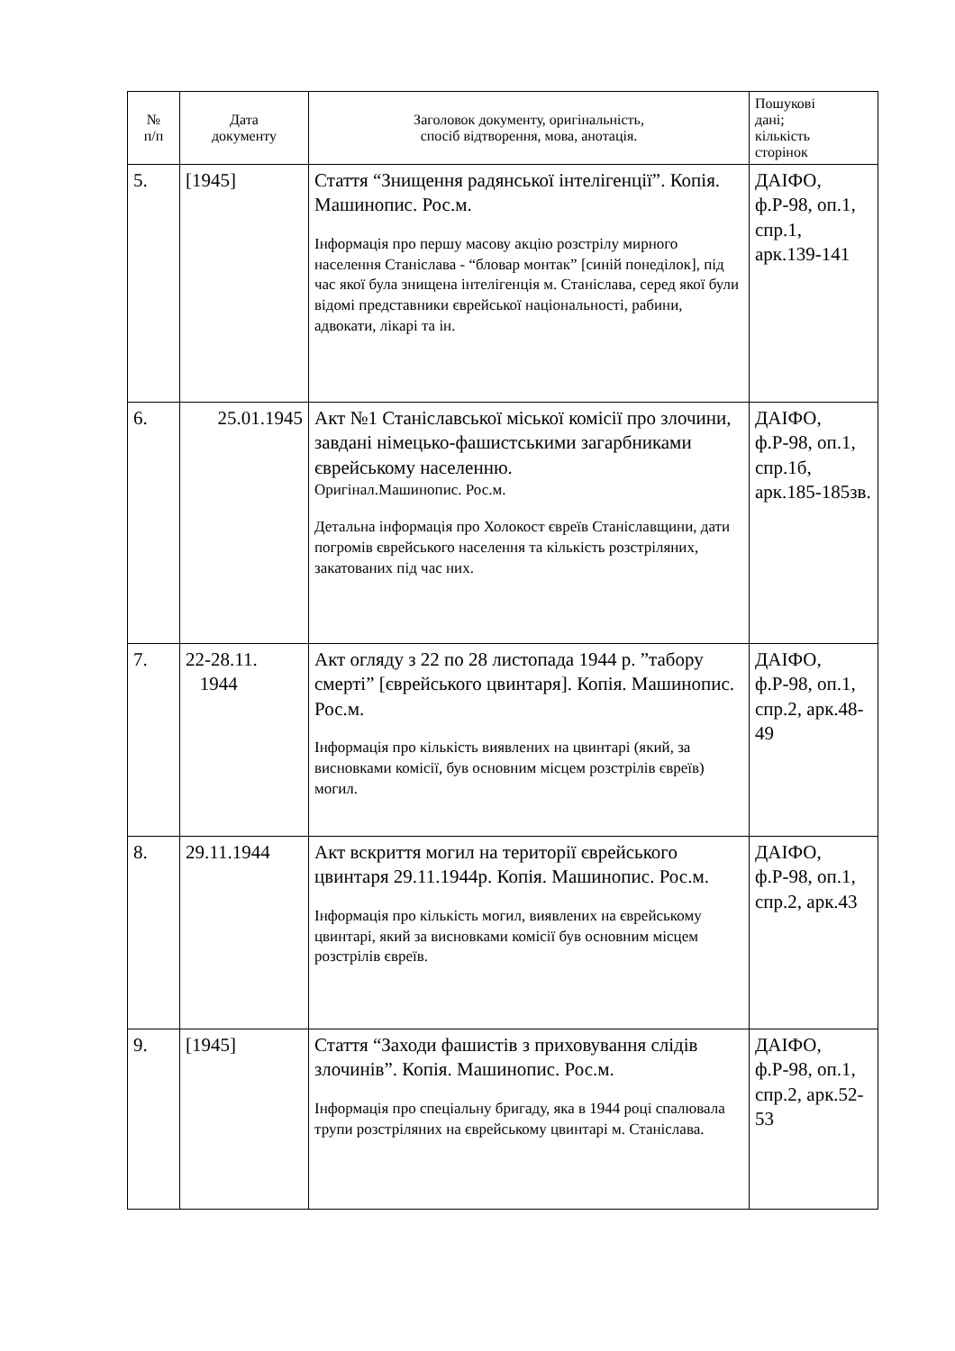| № п/п | Дата документу | Заголовок документу, оригінальність, спосіб відтворення, мова, анотація. | Пошукові дані; кількість сторінок |
| --- | --- | --- | --- |
| 5. | [1945] | Стаття “Знищення радянської інтелігенції”. Копія. Машинопис. Рос.м. Інформація про першу масову акцію розстрілу мирного населення Станіслава - “бловар монтак” [синій понеділок], під час якої була знищена інтелігенція м. Станіслава, серед якої були відомі представники єврейської національності, рабини, адвокати, лікарі та ін. | ДАІФО, ф.Р-98, оп.1, спр.1, арк.139-141 |
| 6. | 25.01.1945 | Акт №1 Станіславської міської комісії про злочини, завдані німецько-фашистськими загарбниками єврейському населенню. Оригінал.Машинопис. Рос.м. Детальна інформація про Холокост євреїв Станіславщини, дати погромів єврейського населення та кількість розстріляних, закатованих під час них. | ДАІФО, ф.Р-98, оп.1, спр.1б, арк.185-185зв. |
| 7. | 22-28.11. 1944 | Акт огляду з 22 по 28 листопада 1944 р. ”табору смерті” [єврейського цвинтаря]. Копія. Машинопис. Рос.м. Інформація про кількість виявлених на цвинтарі (який, за висновками комісії, був основним місцем розстрілів євреїв) могил. | ДАІФО, ф.Р-98, оп.1, спр.2, арк.48-49 |
| 8. | 29.11.1944 | Акт вскриття могил на території єврейського цвинтаря 29.11.1944р. Копія. Машинопис. Рос.м. Інформація про кількість могил, виявлених на єврейському цвинтарі, який за висновками комісії був основним місцем розстрілів євреїв. | ДАІФО, ф.Р-98, оп.1, спр.2, арк.43 |
| 9. | [1945] | Стаття “Заходи фашистів з приховування слідів злочинів”. Копія. Машинопис. Рос.м. Інформація про спеціальну бригаду, яка в 1944 році спалювала трупи розстріляних на єврейському цвинтарі м. Станіслава. | ДАІФО, ф.Р-98, оп.1, спр.2, арк.52-53 |